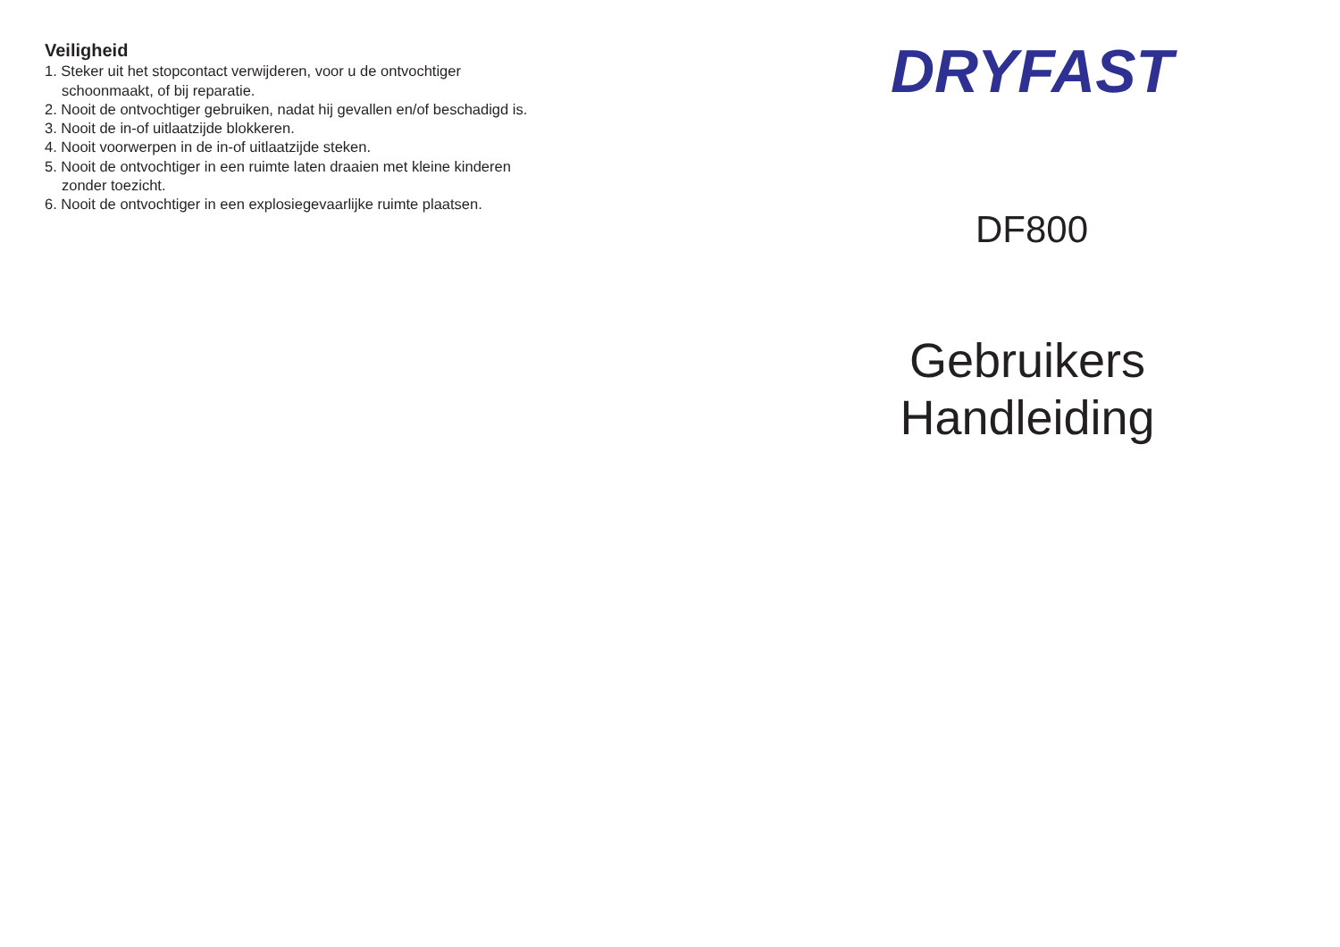Veiligheid
1. Steker uit het stopcontact verwijderen, voor u de ontvochtiger
schoonmaakt, of bij reparatie.
2. Nooit de ontvochtiger gebruiken, nadat hij gevallen en/of beschadigd is.
3. Nooit de in-of uitlaatzijde blokkeren.
4. Nooit voorwerpen in de in-of uitlaatzijde steken.
5. Nooit de ontvochtiger in een ruimte laten draaien met kleine kinderen
zonder toezicht.
6. Nooit de ontvochtiger in een explosiegevaarlijke ruimte plaatsen.
DRYFAST
DF800
Gebruikers
Handleiding